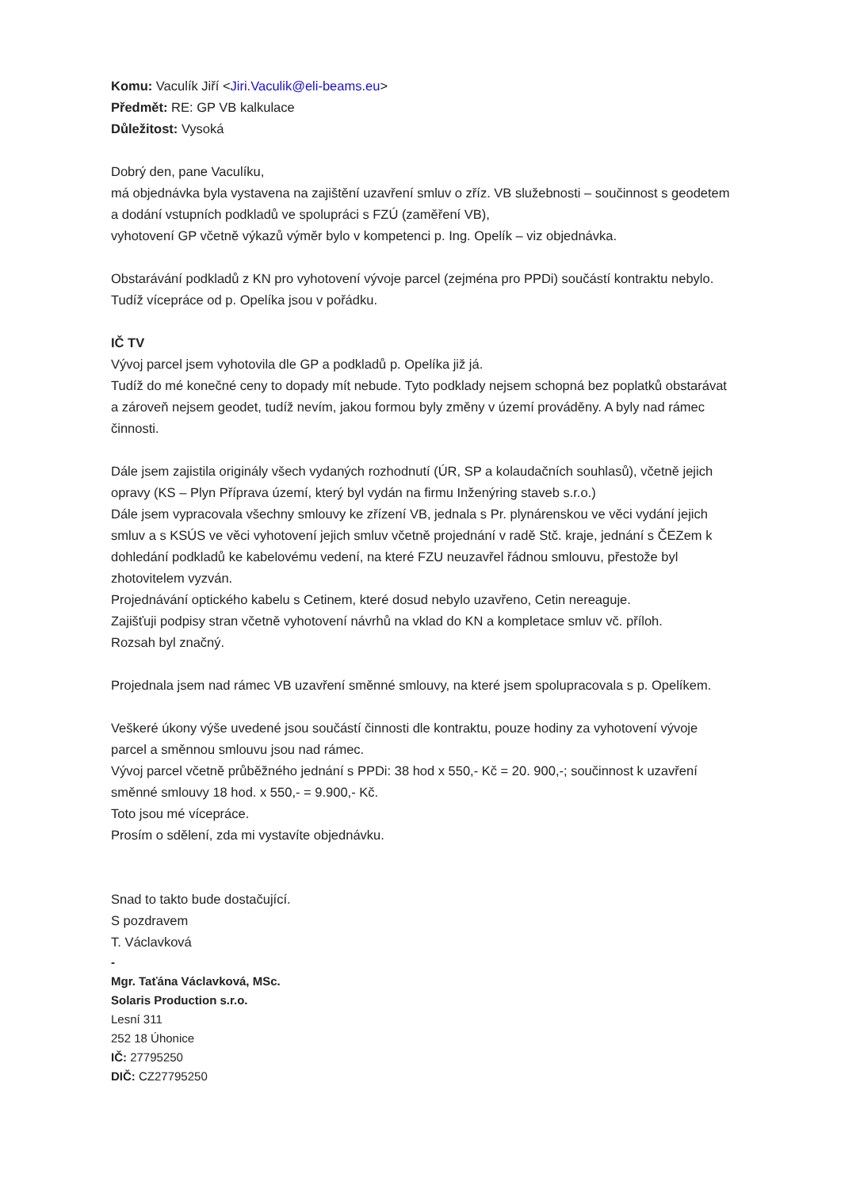Komu: Vaculík Jiří <Jiri.Vaculik@eli-beams.eu>
Předmět: RE: GP VB kalkulace
Důležitost: Vysoká
Dobrý den, pane Vaculíku,
má objednávka byla vystavena na zajištění uzavření smluv o zříz. VB služebnosti – součinnost s geodetem a dodání vstupních podkladů ve spolupráci s FZÚ (zaměření VB),
vyhotovení GP včetně výkazů výměr bylo v kompetenci p. Ing. Opelík – viz objednávka.
Obstarávání podkladů z KN pro vyhotovení vývoje parcel (zejména pro PPDi) součástí kontraktu nebylo. Tudíž vícepráce od p. Opelíka jsou v pořádku.
IČ TV
Vývoj parcel jsem vyhotovila dle GP a podkladů p. Opelíka již já.
Tudíž do mé konečné ceny to dopady mít nebude. Tyto podklady nejsem schopná bez poplatků obstarávat a zároveň nejsem geodet, tudíž nevím, jakou formou byly změny v území prováděny. A byly nad rámec činnosti.
Dále jsem zajistila originály všech vydaných rozhodnutí (ÚR, SP a kolaudačních souhlasů), včetně jejich opravy (KS – Plyn Příprava území, který byl vydán na firmu Inženýring staveb s.r.o.)
Dále jsem vypracovala všechny smlouvy ke zřízení VB, jednala s Pr. plynárenskou ve věci vydání jejich smluv a s KSÚS ve věci vyhotovení jejich smluv včetně projednání v radě Stč. kraje, jednání s ČEZem k dohledání podkladů ke kabelovému vedení, na které FZU neuzavřel řádnou smlouvu, přestože byl zhotovitelem vyzván.
Projednávání optického kabelu s Cetinem, které dosud nebylo uzavřeno, Cetin nereaguje.
Zajišťuji podpisy stran včetně vyhotovení návrhů na vklad do KN a kompletace smluv vč. příloh.
Rozsah byl značný.
Projednala jsem nad rámec VB uzavření směnné smlouvy, na které jsem spolupracovala s p. Opelíkem.
Veškeré úkony výše uvedené jsou součástí činnosti dle kontraktu, pouze hodiny za vyhotovení vývoje parcel a směnnou smlouvu jsou nad rámec.
Vývoj parcel včetně průběžného jednání s PPDi: 38 hod x 550,- Kč = 20. 900,-; součinnost k uzavření směnné smlouvy 18 hod. x 550,- = 9.900,- Kč.
Toto jsou mé vícepráce.
Prosím o sdělení, zda mi vystavíte objednávku.
Snad to takto bude dostačující.
S pozdravem
T. Václavková
-
Mgr. Taťána Václavková, MSc.
Solaris Production s.r.o.
Lesní 311
252 18 Úhonice
IČ: 27795250
DIČ: CZ27795250